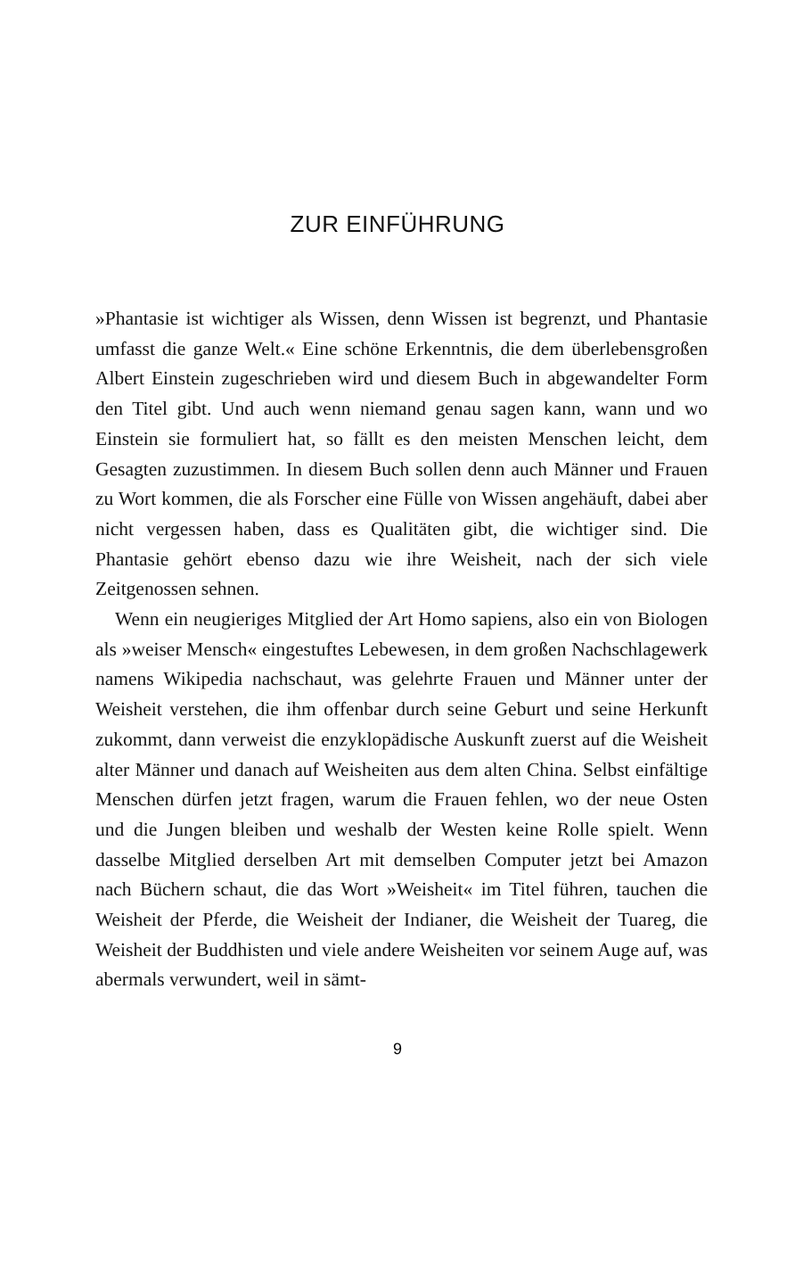ZUR EINFÜHRUNG
»Phantasie ist wichtiger als Wissen, denn Wissen ist begrenzt, und Phantasie umfasst die ganze Welt.« Eine schöne Erkenntnis, die dem überlebensgroßen Albert Einstein zugeschrieben wird und diesem Buch in abgewandelter Form den Titel gibt. Und auch wenn niemand genau sagen kann, wann und wo Einstein sie formuliert hat, so fällt es den meisten Menschen leicht, dem Gesagten zuzustimmen. In diesem Buch sollen denn auch Männer und Frauen zu Wort kommen, die als Forscher eine Fülle von Wissen angehäuft, dabei aber nicht vergessen haben, dass es Qualitäten gibt, die wichtiger sind. Die Phantasie gehört ebenso dazu wie ihre Weisheit, nach der sich viele Zeitgenossen sehnen.
Wenn ein neugieriges Mitglied der Art Homo sapiens, also ein von Biologen als »weiser Mensch« eingestuftes Lebewesen, in dem großen Nachschlagewerk namens Wikipedia nachschaut, was gelehrte Frauen und Männer unter der Weisheit verstehen, die ihm offenbar durch seine Geburt und seine Herkunft zukommt, dann verweist die enzyklopädische Auskunft zuerst auf die Weisheit alter Männer und danach auf Weisheiten aus dem alten China. Selbst einfältige Menschen dürfen jetzt fragen, warum die Frauen fehlen, wo der neue Osten und die Jungen bleiben und weshalb der Westen keine Rolle spielt. Wenn dasselbe Mitglied derselben Art mit demselben Computer jetzt bei Amazon nach Büchern schaut, die das Wort »Weisheit« im Titel führen, tauchen die Weisheit der Pferde, die Weisheit der Indianer, die Weisheit der Tuareg, die Weisheit der Buddhisten und viele andere Weisheiten vor seinem Auge auf, was abermals verwundert, weil in sämt-
9